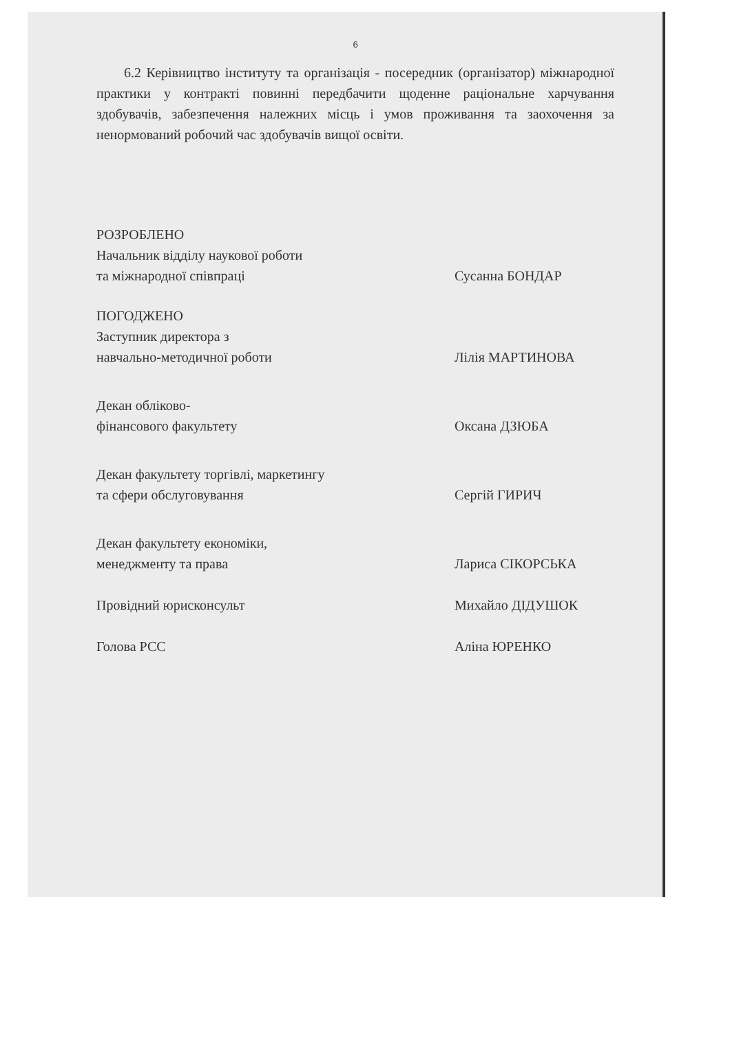6
6.2 Керівництво інституту та організація - посередник (організатор) міжнародної практики у контракті повинні передбачити щоденне раціональне харчування здобувачів, забезпечення належних місць і умов проживання та заохочення за ненормований робочий час здобувачів вищої освіти.
РОЗРОБЛЕНО
Начальник відділу наукової роботи
та міжнародної співпраці
Сусанна БОНДАР
ПОГОДЖЕНО
Заступник директора з
навчально-методичної роботи
Лілія МАРТИНОВА
Декан обліково-
фінансового факультету
Оксана ДЗЮБА
Декан факультету торгівлі, маркетингу
та сфери обслуговування
Сергій ГИРИЧ
Декан факультету економіки,
менеджменту та права
Лариса СІКОРСЬКА
Провідний юрисконсульт Михайло ДІДУШОК
Голова РСС Аліна ЮРЕНКО